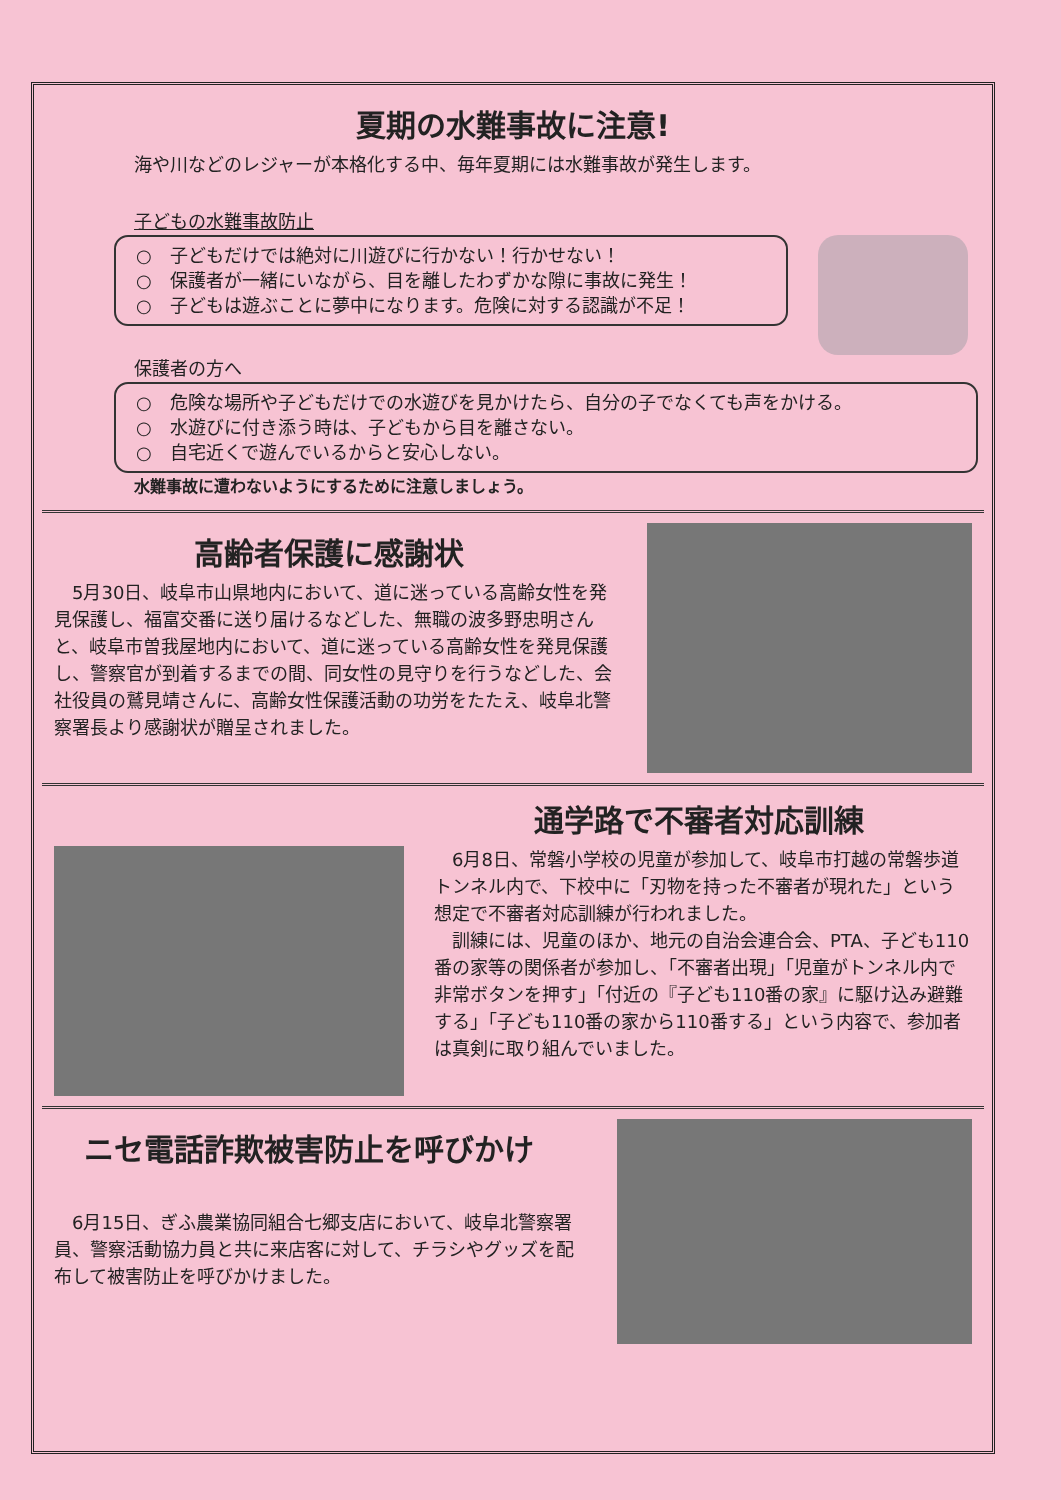夏期の水難事故に注意!
海や川などのレジャーが本格化する中、毎年夏期には水難事故が発生します。
子どもの水難事故防止
○　子どもだけでは絶対に川遊びに行かない！行かせない！
○　保護者が一緒にいながら、目を離したわずかな隙に事故に発生！
○　子どもは遊ぶことに夢中になります。危険に対する認識が不足！
保護者の方へ
○　危険な場所や子どもだけでの水遊びを見かけたら、自分の子でなくても声をかける。
○　水遊びに付き添う時は、子どもから目を離さない。
○　自宅近くで遊んでいるからと安心しない。
水難事故に遭わないようにするために注意しましょう。
高齢者保護に感謝状
　5月30日、岐阜市山県地内において、道に迷っている高齢女性を発見保護し、福富交番に送り届けるなどした、無職の波多野忠明さんと、岐阜市曽我屋地内において、道に迷っている高齢女性を発見保護し、警察官が到着するまでの間、同女性の見守りを行うなどした、会社役員の鷲見靖さんに、高齢女性保護活動の功労をたたえ、岐阜北警察署長より感謝状が贈呈されました。
通学路で不審者対応訓練
　6月8日、常磐小学校の児童が参加して、岐阜市打越の常磐歩道トンネル内で、下校中に「刃物を持った不審者が現れた」という想定で不審者対応訓練が行われました。
　訓練には、児童のほか、地元の自治会連合会、PTA、子ども110番の家等の関係者が参加し、「不審者出現」「児童がトンネル内で非常ボタンを押す」「付近の『子ども110番の家』に駆け込み避難する」「子ども110番の家から110番する」という内容で、参加者は真剣に取り組んでいました。
ニセ電話詐欺被害防止を呼びかけ
　6月15日、ぎふ農業協同組合七郷支店において、岐阜北警察署員、警察活動協力員と共に来店客に対して、チラシやグッズを配布して被害防止を呼びかけました。